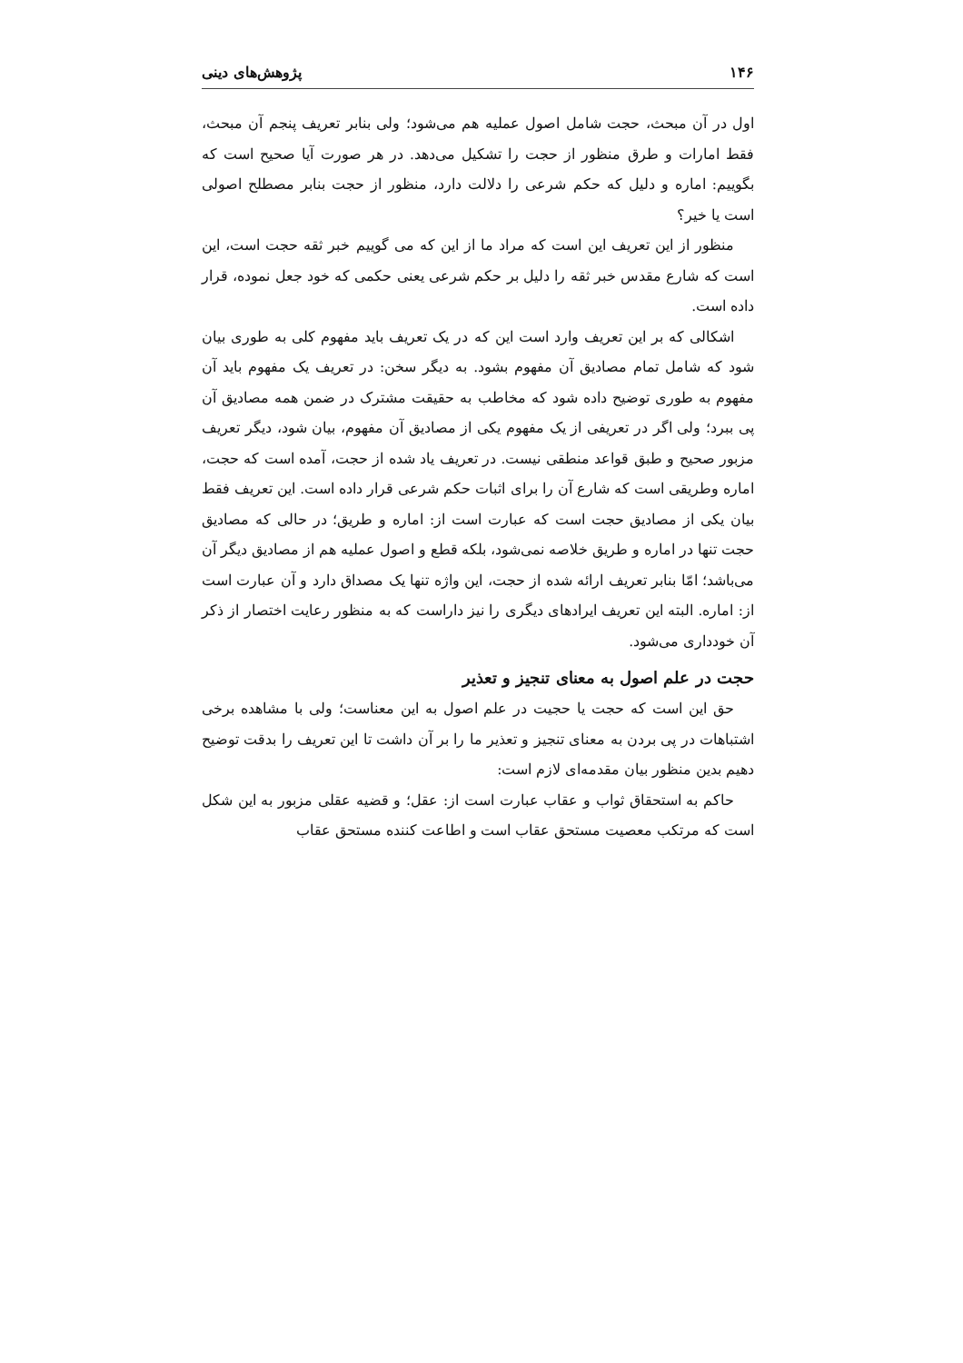۱۴۶ پژوهش‌های دینی
اول در آن مبحث، حجت شامل اصول عملیه هم می‌شود؛ ولی بنابر تعریف پنجم آن مبحث، فقط امارات و طرق منظور از حجت را تشکیل می‌دهد. در هر صورت آیا صحیح است که بگوییم: اماره و دلیل که حکم شرعی را دلالت دارد، منظور از حجت بنابر مصطلح اصولی است یا خیر؟
منظور از این تعریف این است که مراد ما از این که می گوییم خبر ثقه حجت است، این است که شارع مقدس خبر ثقه را دلیل بر حکم شرعی یعنی حکمی که خود جعل نموده، قرار داده است.
اشکالی که بر این تعریف وارد است این که در یک تعریف باید مفهوم کلی به طوری بیان شود که شامل تمام مصادیق آن مفهوم بشود. به دیگر سخن: در تعریف یک مفهوم باید آن مفهوم به طوری توضیح داده شود که مخاطب به حقیقت مشترک در ضمن همه مصادیق آن پی ببرد؛ ولی اگر در تعریفی از یک مفهوم یکی از مصادیق آن مفهوم، بیان شود، دیگر تعریف مزبور صحیح و طبق قواعد منطقی نیست. در تعریف یاد شده از حجت، آمده است که حجت، اماره وطریقی است که شارع آن را برای اثبات حکم شرعی قرار داده است. این تعریف فقط بیان یکی از مصادیق حجت است که عبارت است از: اماره و طریق؛ در حالی که مصادیق حجت تنها در اماره و طریق خلاصه نمی‌شود، بلکه قطع و اصول عملیه هم از مصادیق دیگر آن می‌باشد؛ امّا بنابر تعریف ارائه شده از حجت، این واژه تنها یک مصداق دارد و آن عبارت است از: اماره. البته این تعریف ایرادهای دیگری را نیز داراست که به منظور رعایت اختصار از ذکر آن خودداری می‌شود.
حجت در علم اصول به معنای تنجیز و تعذیر
حق این است که حجت یا حجیت در علم اصول به این معناست؛ ولی با مشاهده برخی اشتباهات در پی بردن به معنای تنجیز و تعذیر ما را بر آن داشت تا این تعریف را بدقت توضیح دهیم بدین منظور بیان مقدمه‌ای لازم است:
حاکم به استحقاق ثواب و عقاب عبارت است از: عقل؛ و قضیه عقلی مزبور به این شکل است که مرتکب معصیت مستحق عقاب است و اطاعت کننده مستحق عقاب